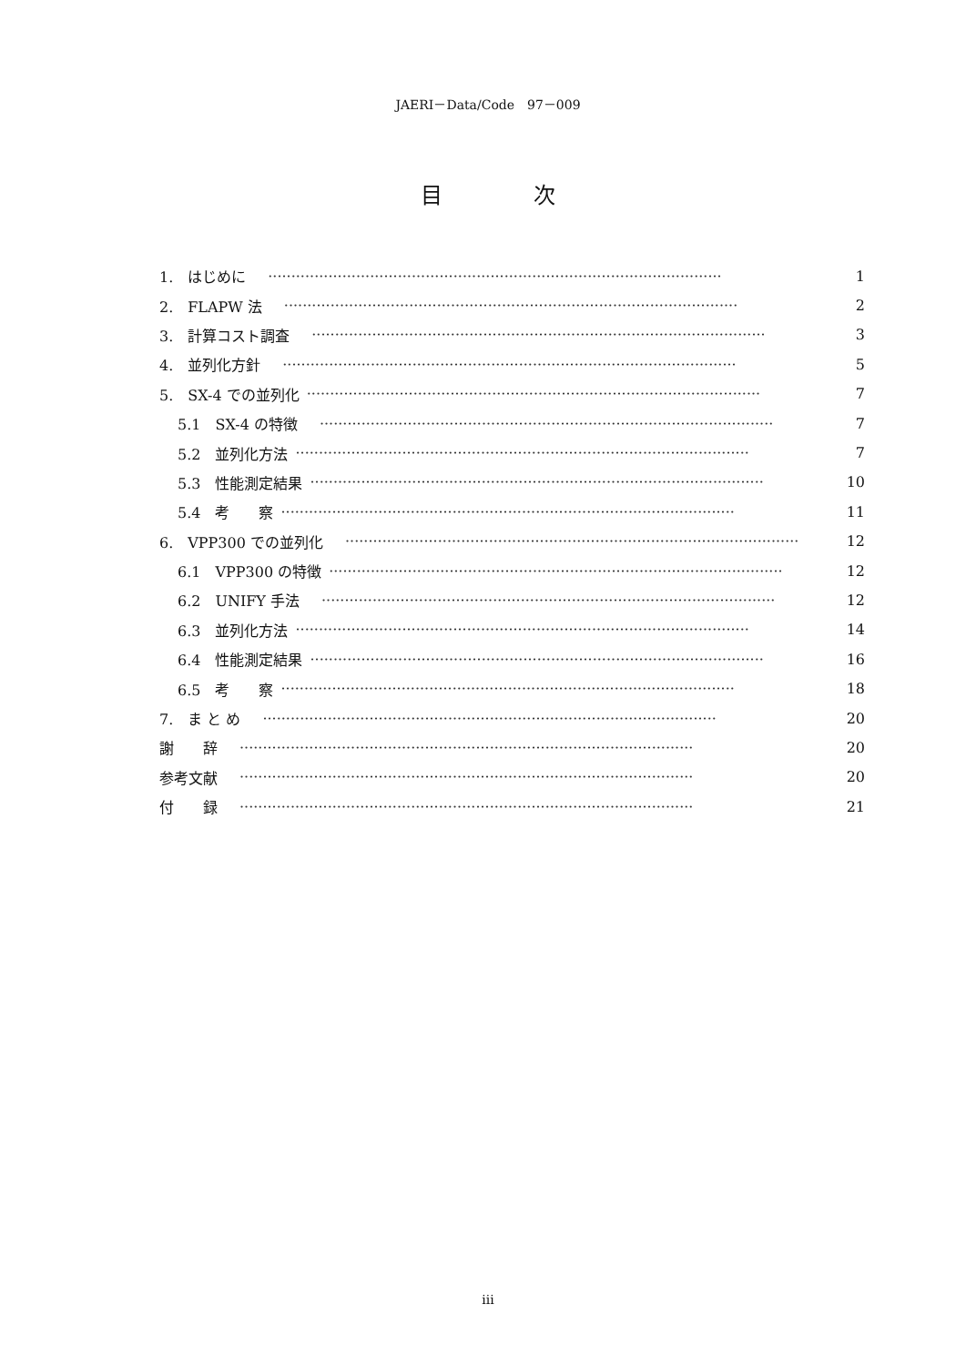JAERI－Data/Code　97－009
目次
1.　はじめに　·································································································· 1
2.　FLAPW 法　·································································································· 2
3.　計算コスト調査　·································································································· 3
4.　並列化方針　·································································································· 5
5.　SX-4 での並列化 ·································································································· 7
5.1　SX-4 の特徴　·································································································· 7
5.2　並列化方法 ·································································································· 7
5.3　性能測定結果 ·································································································· 10
5.4　考　　察 ·································································································· 11
6.　VPP300 での並列化　·································································································· 12
6.1　VPP300 の特徴 ·································································································· 12
6.2　UNIFY 手法　·································································································· 12
6.3　並列化方法 ·································································································· 14
6.4　性能測定結果 ·································································································· 16
6.5　考　　察 ·································································································· 18
7.　ま と め　·································································································· 20
謝　　辞　·································································································· 20
参考文献　·································································································· 20
付　　録　·································································································· 21
iii